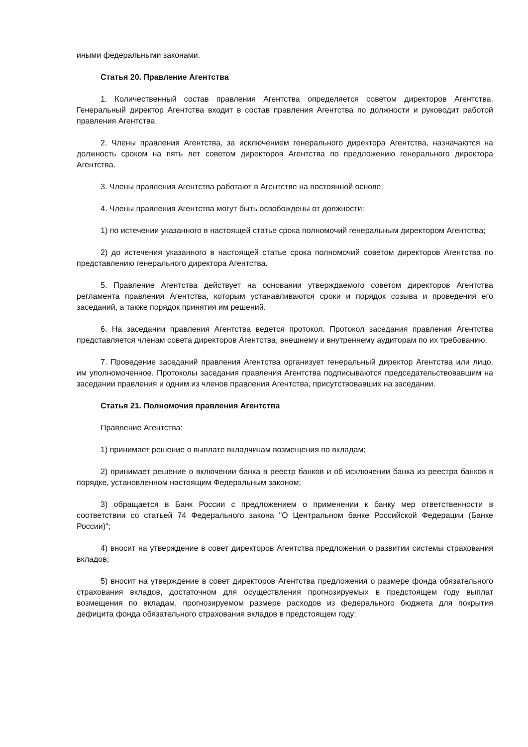иными федеральными законами.
Статья 20. Правление Агентства
1. Количественный состав правления Агентства определяется советом директоров Агентства. Генеральный директор Агентства входит в состав правления Агентства по должности и руководит работой правления Агентства.
2. Члены правления Агентства, за исключением генерального директора Агентства, назначаются на должность сроком на пять лет советом директоров Агентства по предложению генерального директора Агентства.
3. Члены правления Агентства работают в Агентстве на постоянной основе.
4. Члены правления Агентства могут быть освобождены от должности:
1) по истечении указанного в настоящей статье срока полномочий генеральным директором Агентства;
2) до истечения указанного в настоящей статье срока полномочий советом директоров Агентства по представлению генерального директора Агентства.
5. Правление Агентства действует на основании утверждаемого советом директоров Агентства регламента правления Агентства, которым устанавливаются сроки и порядок созыва и проведения его заседаний, а также порядок принятия им решений.
6. На заседании правления Агентства ведется протокол. Протокол заседания правления Агентства представляется членам совета директоров Агентства, внешнему и внутреннему аудиторам по их требованию.
7. Проведение заседаний правления Агентства организует генеральный директор Агентства или лицо, им уполномоченное. Протоколы заседания правления Агентства подписываются председательствовавшим на заседании правления и одним из членов правления Агентства, присутствовавших на заседании.
Статья 21. Полномочия правления Агентства
Правление Агентства:
1) принимает решение о выплате вкладчикам возмещения по вкладам;
2) принимает решение о включении банка в реестр банков и об исключении банка из реестра банков в порядке, установленном настоящим Федеральным законом;
3) обращается в Банк России с предложением о применении к банку мер ответственности в соответствии со статьей 74 Федерального закона "О Центральном банке Российской Федерации (Банке России)";
4) вносит на утверждение в совет директоров Агентства предложения о развитии системы страхования вкладов;
5) вносит на утверждение в совет директоров Агентства предложения о размере фонда обязательного страхования вкладов, достаточном для осуществления прогнозируемых в предстоящем году выплат возмещения по вкладам, прогнозируемом размере расходов из федерального бюджета для покрытия дефицита фонда обязательного страхования вкладов в предстоящем году;